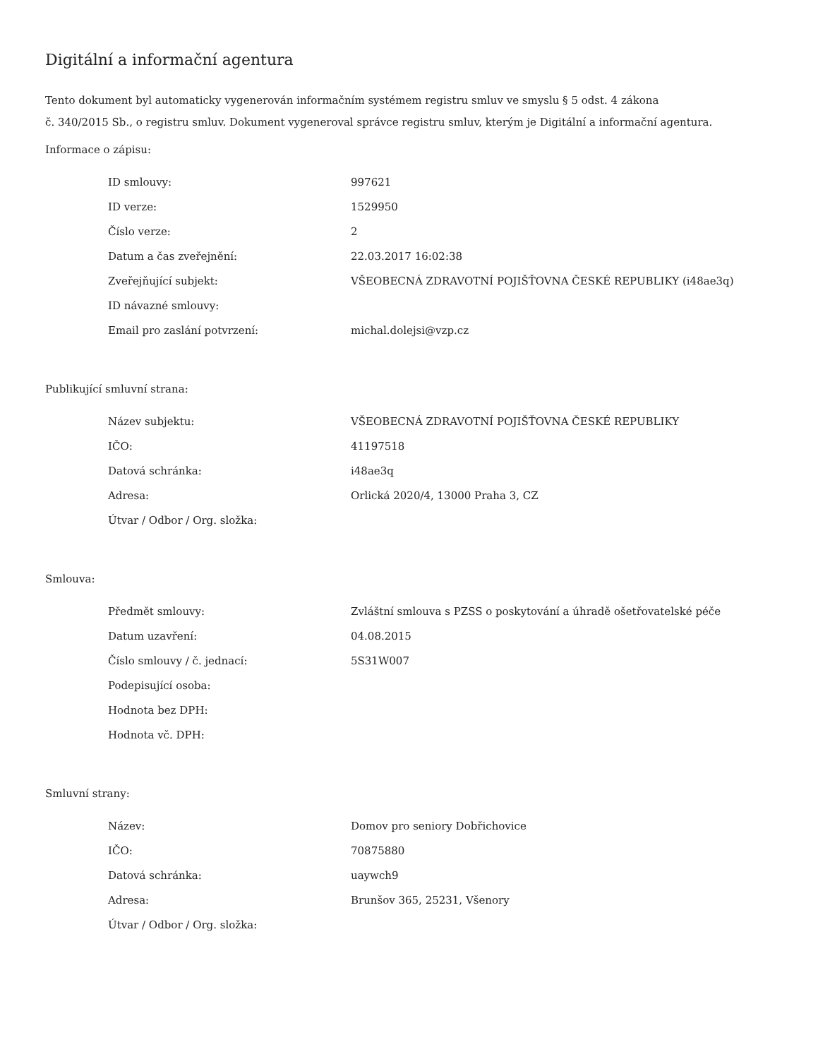Digitální a informační agentura
Tento dokument byl automaticky vygenerován informačním systémem registru smluv ve smyslu § 5 odst. 4 zákona
č. 340/2015 Sb., o registru smluv. Dokument vygeneroval správce registru smluv, kterým je Digitální a informační agentura.
Informace o zápisu:
| ID smlouvy: | 997621 |
| ID verze: | 1529950 |
| Číslo verze: | 2 |
| Datum a čas zveřejnění: | 22.03.2017 16:02:38 |
| Zveřejňující subjekt: | VŠEOBECNÁ ZDRAVOTNÍ POJIŠŤOVNA ČESKÉ REPUBLIKY (i48ae3q) |
| ID návazné smlouvy: | |
| Email pro zaslání potvrzení: | michal.dolejsi@vzp.cz |
Publikující smluvní strana:
| Název subjektu: | VŠEOBECNÁ ZDRAVOTNÍ POJIŠŤOVNA ČESKÉ REPUBLIKY |
| IČO: | 41197518 |
| Datová schránka: | i48ae3q |
| Adresa: | Orlická 2020/4, 13000 Praha 3, CZ |
| Útvar / Odbor / Org. složka: | |
Smlouva:
| Předmět smlouvy: | Zvláštní smlouva s PZSS o poskytování a úhradě ošetřovatelské péče |
| Datum uzavření: | 04.08.2015 |
| Číslo smlouvy / č. jednací: | 5S31W007 |
| Podepisující osoba: | |
| Hodnota bez DPH: | |
| Hodnota vč. DPH: | |
Smluvní strany:
| Název: | Domov pro seniory Dobřichovice |
| IČO: | 70875880 |
| Datová schránka: | uaywch9 |
| Adresa: | Brunšov 365, 25231, Všenory |
| Útvar / Odbor / Org. složka: | |